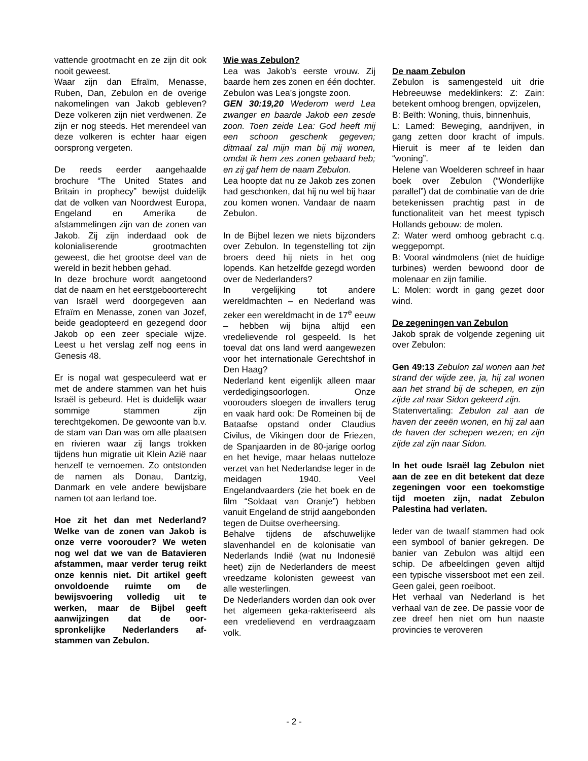vattende grootmacht en ze zijn dit ook nooit geweest.
Waar zijn dan Efraïm, Menasse, Ruben, Dan, Zebulon en de overige nakomelingen van Jakob gebleven? Deze volkeren zijn niet verdwenen. Ze zijn er nog steeds. Het merendeel van deze volkeren is echter haar eigen oorsprong vergeten.
De reeds eerder aangehaalde brochure “The United States and Britain in prophecy” bewijst duidelijk dat de volken van Noordwest Europa, Engeland en Amerika de afstammelingen zijn van de zonen van Jakob. Zij zijn inderdaad ook de kolonialiserende grootmachten geweest, die het grootse deel van de wereld in bezit hebben gehad.
In deze brochure wordt aangetoond dat de naam en het eerstgeboorterecht van Israël werd doorgegeven aan Efraïm en Menasse, zonen van Jozef, beide geadopteerd en gezegend door Jakob op een zeer speciale wijze. Leest u het verslag zelf nog eens in Genesis 48.
Er is nogal wat gespeculeerd wat er met de andere stammen van het huis Israël is gebeurd. Het is duidelijk waar sommige stammen zijn terechtgekomen. De gewoonte van b.v. de stam van Dan was om alle plaatsen en rivieren waar zij langs trokken tijdens hun migratie uit Klein Azië naar henzelf te vernoemen. Zo ontstonden de namen als Donau, Dantzig, Danmark en vele andere bewijsbare namen tot aan Ierland toe.
Hoe zit het dan met Nederland? Welke van de zonen van Jakob is onze verre voorouder? We weten nog wel dat we van de Batavieren afstammen, maar verder terug reikt onze kennis niet. Dit artikel geeft onvoldoende ruimte om de bewijsvoering volledig uit te werken, maar de Bijbel geeft aanwijzingen dat de oor-spronkelijke Nederlanders af-stammen van Zebulon.
Wie was Zebulon?
Lea was Jakob’s eerste vrouw. Zij baarde hem zes zonen en één dochter. Zebulon was Lea’s jongste zoon.
GEN 30:19,20 Wederom werd Lea zwanger en baarde Jakob een zesde zoon. Toen zeide Lea: God heeft mij een schoon geschenk gegeven; ditmaal zal mijn man bij mij wonen, omdat ik hem zes zonen gebaard heb; en zij gaf hem de naam Zebulon.
Lea hoopte dat nu ze Jakob zes zonen had geschonken, dat hij nu wel bij haar zou komen wonen. Vandaar de naam Zebulon.
In de Bijbel lezen we niets bijzonders over Zebulon. In tegenstelling tot zijn broers deed hij niets in het oog lopends. Kan hetzelfde gezegd worden over de Nederlanders?
In vergelijking tot andere wereldmachten – en Nederland was zeker een wereldmacht in de 17<sup>e</sup> eeuw – hebben wij bijna altijd een vredelievende rol gespeeld. Is het toeval dat ons land werd aangewezen voor het internationale Gerechtshof in Den Haag?
Nederland kent eigenlijk alleen maar verdedigingsoorlogen. Onze voorouders sloegen de invallers terug en vaak hard ook: De Romeinen bij de Bataafse opstand onder Claudius Civilus, de Vikingen door de Friezen, de Spanjaarden in de 80-jarige oorlog en het hevige, maar helaas nutteloze verzet van het Nederlandse leger in de meidagen 1940. Veel Engelandvaarders (zie het boek en de film “Soldaat van Oranje”) hebben vanuit Engeland de strijd aangebonden tegen de Duitse overheersing.
Behalve tijdens de afschuwelijke slavenhandel en de kolonisatie van Nederlands Indië (wat nu Indonesië heet) zijn de Nederlanders de meest vreedzame kolonisten geweest van alle westerlingen.
De Nederlanders worden dan ook over het algemeen geka-rakteriseerd als een vredelievend en verdraagzaam volk.
De naam Zebulon
Zebulon is samengesteld uit drie Hebreeuwse medeklinkers: Z: Zain: betekent omhoog brengen, opvijzelen,
B: Beïth: Woning, thuis, binnenhuis,
L: Lamed: Beweging, aandrijven, in gang zetten door kracht of impuls. Hieruit is meer af te leiden dan “woning”.
Helene van Woelderen schreef in haar boek over Zebulon (“Wonderlijke parallel”) dat de combinatie van de drie betekenissen prachtig past in de functionaliteit van het meest typisch Hollands gebouw: de molen.
Z: Water werd omhoog gebracht c.q. weggepompt.
B: Vooral windmolens (niet de huidige turbines) werden bewoond door de molenaar en zijn familie.
L: Molen: wordt in gang gezet door wind.
De zegeningen van Zebulon
Jakob sprak de volgende zegening uit over Zebulon:
Gen 49:13 Zebulon zal wonen aan het strand der wijde zee, ja, hij zal wonen aan het strand bij de schepen, en zijn zijde zal naar Sidon gekeerd zijn.
Statenvertaling: Zebulon zal aan de haven der zeeën wonen, en hij zal aan de haven der schepen wezen; en zijn zijde zal zijn naar Sidon.
In het oude Israël lag Zebulon niet aan de zee en dit betekent dat deze zegeningen voor een toekomstige tijd moeten zijn, nadat Zebulon Palestina had verlaten.
Ieder van de twaalf stammen had ook een symbool of banier gekregen. De banier van Zebulon was altijd een schip. De afbeeldingen geven altijd een typische vissersboot met een zeil. Geen galei, geen roeiboot.
Het verhaal van Nederland is het verhaal van de zee. De passie voor de zee dreef hen niet om hun naaste provincies te veroveren
- 2 -